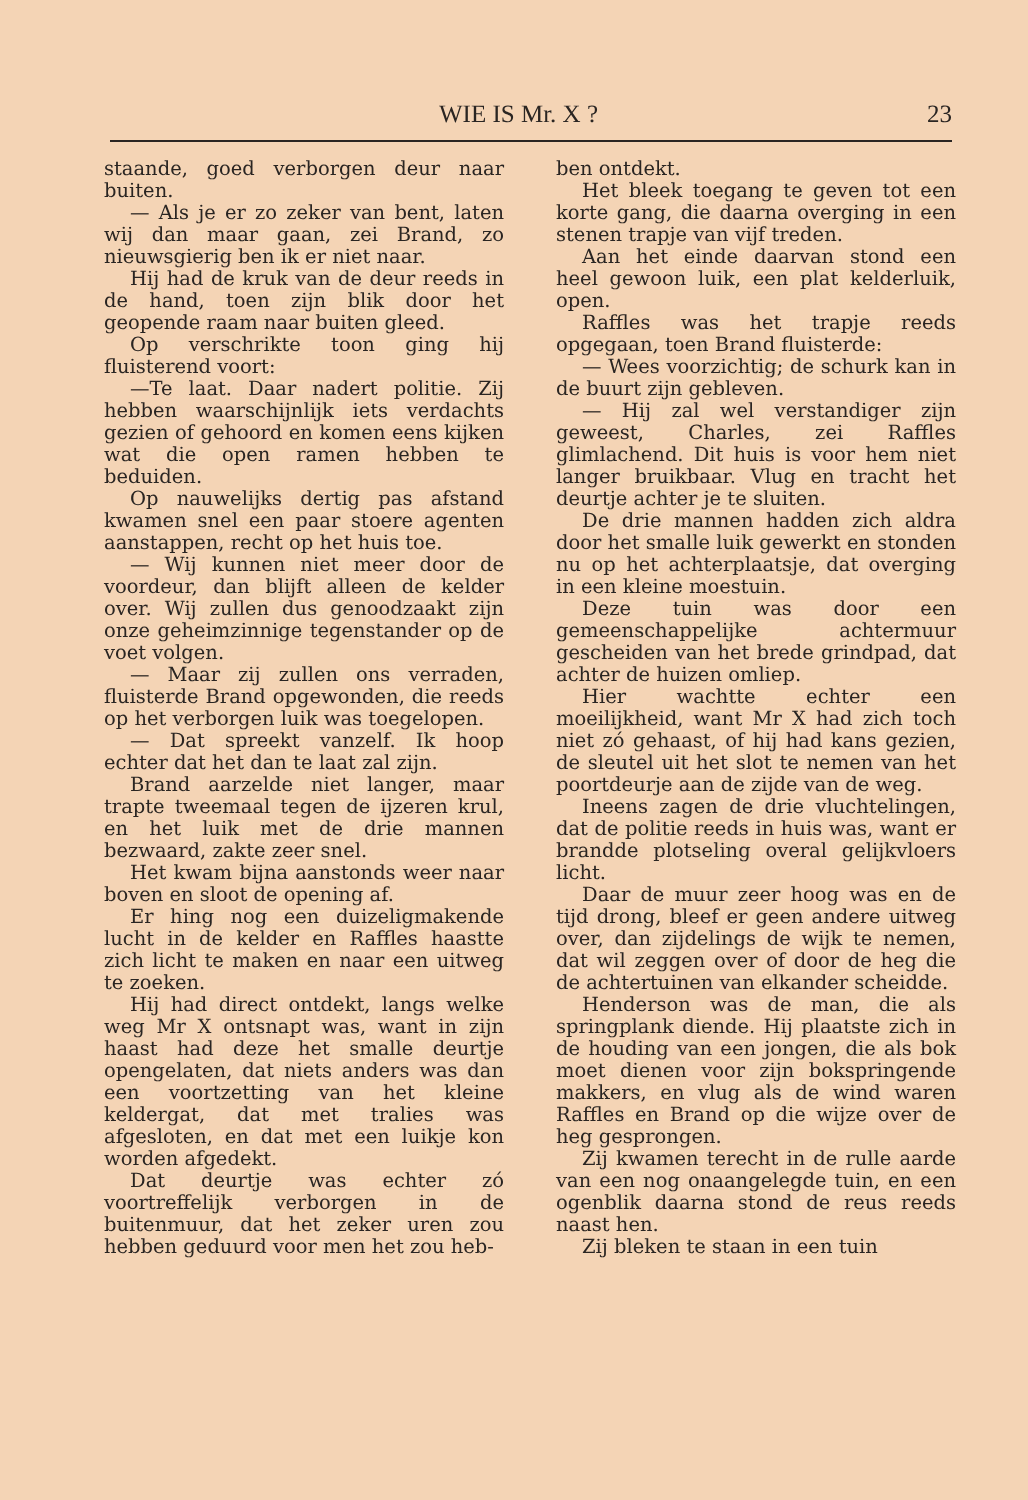WIE IS Mr. X ? 23
staande, goed verborgen deur naar buiten.
— Als je er zo zeker van bent, laten wij dan maar gaan, zei Brand, zo nieuwsgierig ben ik er niet naar.
Hij had de kruk van de deur reeds in de hand, toen zijn blik door het geopende raam naar buiten gleed.
Op verschrikte toon ging hij fluisterend voort:
—Te laat. Daar nadert politie. Zij hebben waarschijnlijk iets verdachts gezien of gehoord en komen eens kijken wat die open ramen hebben te beduiden.
Op nauwelijks dertig pas afstand kwamen snel een paar stoere agenten aanstappen, recht op het huis toe.
— Wij kunnen niet meer door de voordeur, dan blijft alleen de kelder over. Wij zullen dus genoodzaakt zijn onze geheimzinnige tegenstander op de voet volgen.
— Maar zij zullen ons verraden, fluisterde Brand opgewonden, die reeds op het verborgen luik was toegelopen.
— Dat spreekt vanzelf. Ik hoop echter dat het dan te laat zal zijn.
Brand aarzelde niet langer, maar trapte tweemaal tegen de ijzeren krul, en het luik met de drie mannen bezwaard, zakte zeer snel.
Het kwam bijna aanstonds weer naar boven en sloot de opening af.
Er hing nog een duizeligmakende lucht in de kelder en Raffles haastte zich licht te maken en naar een uitweg te zoeken.
Hij had direct ontdekt, langs welke weg Mr X ontsnapt was, want in zijn haast had deze het smalle deurtje opengelaten, dat niets anders was dan een voortzetting van het kleine keldergat, dat met tralies was afgesloten, en dat met een luikje kon worden afgedekt.
Dat deurtje was echter zó voortreffelijk verborgen in de buitenmuur, dat het zeker uren zou hebben geduurd voor men het zou heb-
ben ontdekt.
Het bleek toegang te geven tot een korte gang, die daarna overging in een stenen trapje van vijf treden.
Aan het einde daarvan stond een heel gewoon luik, een plat kelderluik, open.
Raffles was het trapje reeds opgegaan, toen Brand fluisterde:
— Wees voorzichtig; de schurk kan in de buurt zijn gebleven.
— Hij zal wel verstandiger zijn geweest, Charles, zei Raffles glimlachend. Dit huis is voor hem niet langer bruikbaar. Vlug en tracht het deurtje achter je te sluiten.
De drie mannen hadden zich aldra door het smalle luik gewerkt en stonden nu op het achterplaatsje, dat overging in een kleine moestuin.
Deze tuin was door een gemeenschappelijke achtermuur gescheiden van het brede grindpad, dat achter de huizen omliep.
Hier wachtte echter een moeilijkheid, want Mr X had zich toch niet zó gehaast, of hij had kans gezien, de sleutel uit het slot te nemen van het poortdeurje aan de zijde van de weg.
Ineens zagen de drie vluchtelingen, dat de politie reeds in huis was, want er brandde plotseling overal gelijkvloers licht.
Daar de muur zeer hoog was en de tijd drong, bleef er geen andere uitweg over, dan zijdelings de wijk te nemen, dat wil zeggen over of door de heg die de achtertuinen van elkander scheidde.
Henderson was de man, die als springplank diende. Hij plaatste zich in de houding van een jongen, die als bok moet dienen voor zijn bokspringende makkers, en vlug als de wind waren Raffles en Brand op die wijze over de heg gesprongen.
Zij kwamen terecht in de rulle aarde van een nog onaangelegde tuin, en een ogenblik daarna stond de reus reeds naast hen.
Zij bleken te staan in een tuin